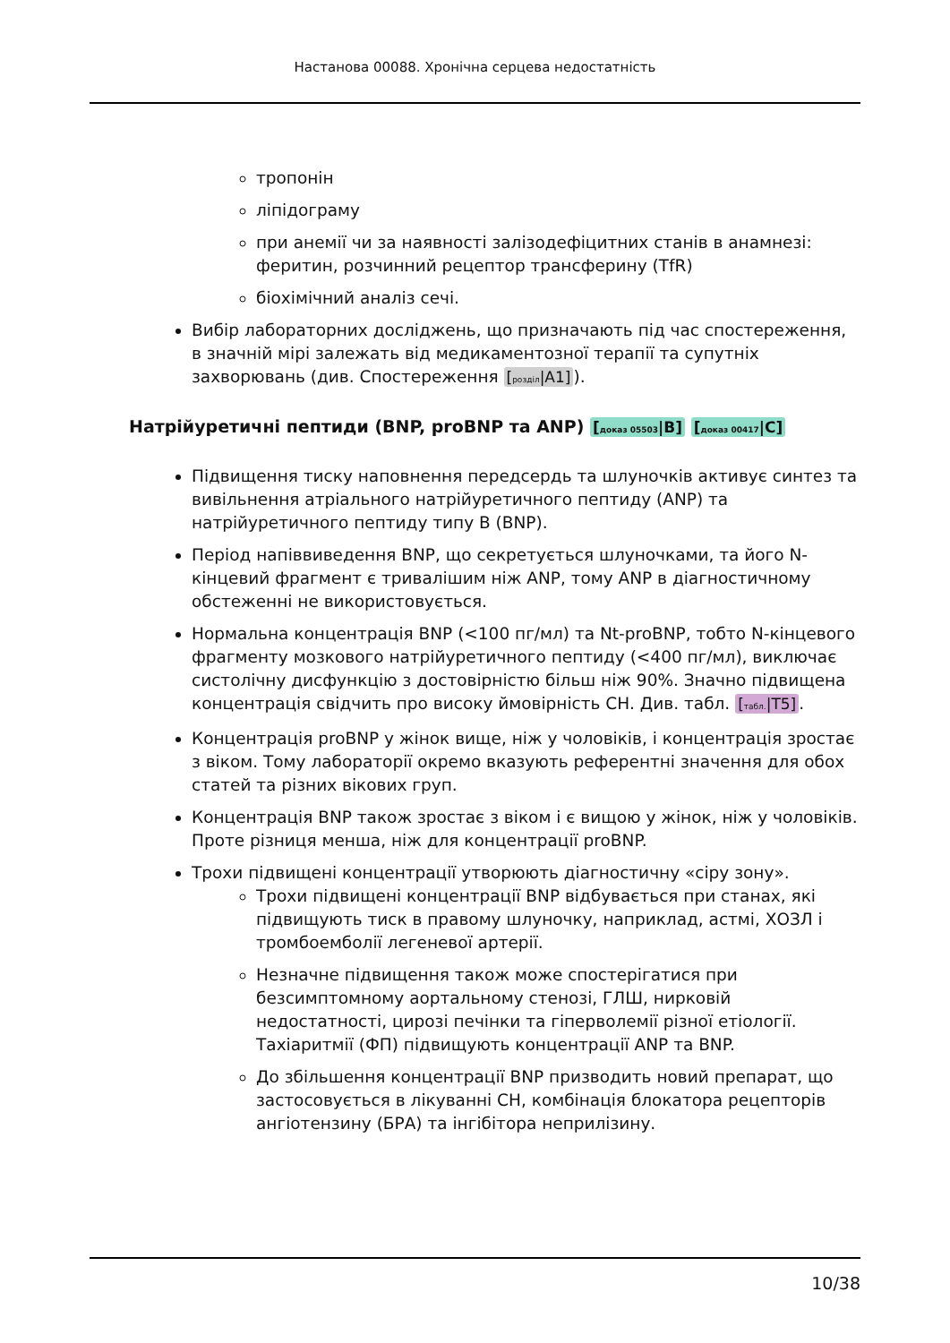Настанова 00088. Хронічна серцева недостатність
тропонін
ліпідограму
при анемії чи за наявності залізодефіцитних станів в анамнезі: феритин, розчинний рецептор трансферину (TfR)
біохімічний аналіз сечі.
Вибір лабораторних досліджень, що призначають під час спостереження, в значній мірі залежать від медикаментозної терапії та супутніх захворювань (див. Спостереження [розділ|A1]).
Натрійуретичні пептиди (BNP, proBNP та ANP) [доказ 05503|B] [доказ 00417|C]
Підвищення тиску наповнення передсердь та шлуночків активує синтез та вивільнення атріального натрійуретичного пептиду (ANP) та натрійуретичного пептиду типу B (BNP).
Період напіввиведення BNP, що секретується шлуночками, та його N-кінцевий фрагмент є тривалішим ніж ANP, тому ANP в діагностичному обстеженні не використовується.
Нормальна концентрація BNP (<100 пг/мл) та Nt-proBNP, тобто N-кінцевого фрагменту мозкового натрійуретичного пептиду (<400 пг/мл), виключає систолічну дисфункцію з достовірністю більш ніж 90%. Значно підвищена концентрація свідчить про високу ймовірність СН. Див. табл. [табл.|T5].
Концентрація proBNP у жінок вище, ніж у чоловіків, і концентрація зростає з віком. Тому лабораторії окремо вказують референтні значення для обох статей та різних вікових груп.
Концентрація BNP також зростає з віком і є вищою у жінок, ніж у чоловіків. Проте різниця менша, ніж для концентрації proBNP.
Трохи підвищені концентрації утворюють діагностичну «сіру зону».
Трохи підвищені концентрації BNP відбувається при станах, які підвищують тиск в правому шлуночку, наприклад, астмі, ХОЗЛ і тромбоемболії легеневої артерії.
Незначне підвищення також може спостерігатися при безсимптомному аортальному стенозі, ГЛШ, нирковій недостатності, цирозі печінки та гіперволемії різної етіології. Тахіаритмії (ФП) підвищують концентрації ANP та BNP.
До збільшення концентрації BNP призводить новий препарат, що застосовується в лікуванні СН, комбінація блокатора рецепторів ангіотензину (БРА) та інгібітора неприлізину.
10/38